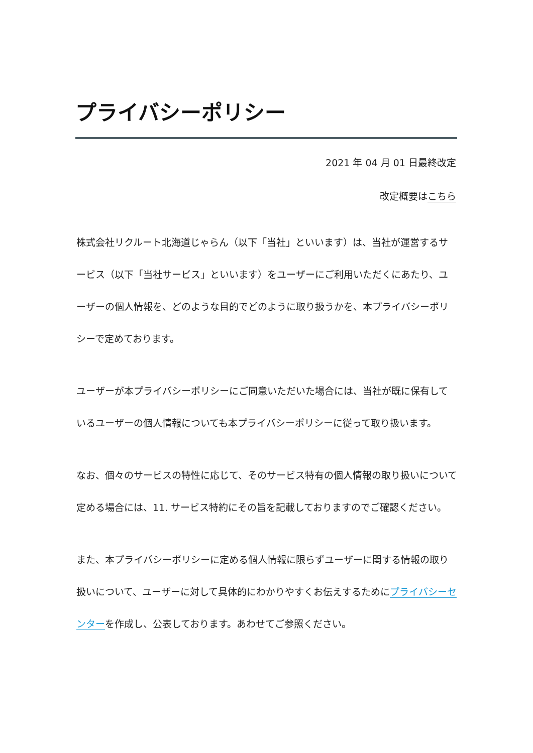プライバシーポリシー
2021 年 04 月 01 日最終改定
改定概要はこちら
株式会社リクルート北海道じゃらん（以下「当社」といいます）は、当社が運営するサービス（以下「当社サービス」といいます）をユーザーにご利用いただくにあたり、ユーザーの個人情報を、どのような目的でどのように取り扱うかを、本プライバシーポリシーで定めております。
ユーザーが本プライバシーポリシーにご同意いただいた場合には、当社が既に保有しているユーザーの個人情報についても本プライバシーポリシーに従って取り扱います。
なお、個々のサービスの特性に応じて、そのサービス特有の個人情報の取り扱いについて定める場合には、11. サービス特約にその旨を記載しておりますのでご確認ください。
また、本プライバシーポリシーに定める個人情報に限らずユーザーに関する情報の取り扱いについて、ユーザーに対して具体的にわかりやすくお伝えするためにプライバシーセンターを作成し、公表しております。あわせてご参照ください。